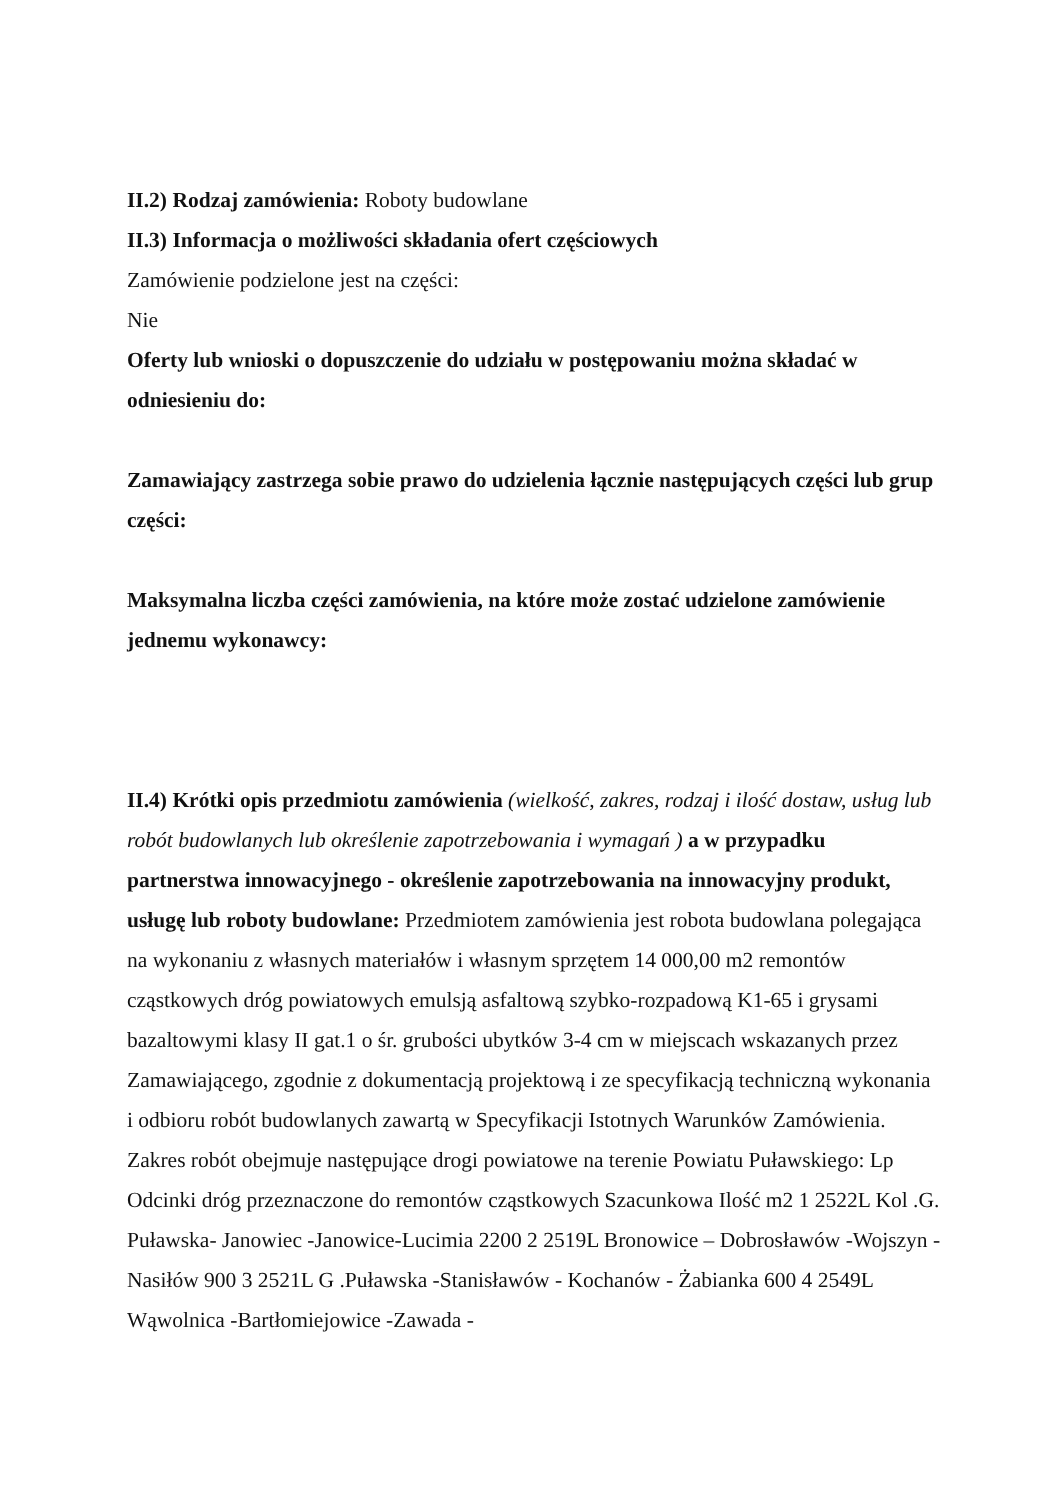II.2) Rodzaj zamówienia: Roboty budowlane
II.3) Informacja o możliwości składania ofert częściowych
Zamówienie podzielone jest na części:
Nie
Oferty lub wnioski o dopuszczenie do udziału w postępowaniu można składać w odniesieniu do:
Zamawiający zastrzega sobie prawo do udzielenia łącznie następujących części lub grup części:
Maksymalna liczba części zamówienia, na które może zostać udzielone zamówienie jednemu wykonawcy:
II.4) Krótki opis przedmiotu zamówienia (wielkość, zakres, rodzaj i ilość dostaw, usług lub robót budowlanych lub określenie zapotrzebowania i wymagań ) a w przypadku partnerstwa innowacyjnego - określenie zapotrzebowania na innowacyjny produkt, usługę lub roboty budowlane: Przedmiotem zamówienia jest robota budowlana polegająca na wykonaniu z własnych materiałów i własnym sprzętem 14 000,00 m2 remontów cząstkowych dróg powiatowych emulsją asfaltową szybko-rozpadową K1-65 i grysami bazaltowymi klasy II gat.1 o śr. grubości ubytków 3-4 cm w miejscach wskazanych przez Zamawiającego, zgodnie z dokumentacją projektową i ze specyfikacją techniczną wykonania i odbioru robót budowlanych zawartą w Specyfikacji Istotnych Warunków Zamówienia. Zakres robót obejmuje następujące drogi powiatowe na terenie Powiatu Puławskiego: Lp Odcinki dróg przeznaczone do remontów cząstkowych Szacunkowa Ilość m2 1 2522L Kol .G. Puławska- Janowiec -Janowice-Lucimia 2200 2 2519L Bronowice – Dobrosławów -Wojszyn - Nasiłów 900 3 2521L G .Puławska -Stanisławów - Kochanów - Żabianka 600 4 2549L Wąwolnica -Bartłomiejowice -Zawada -